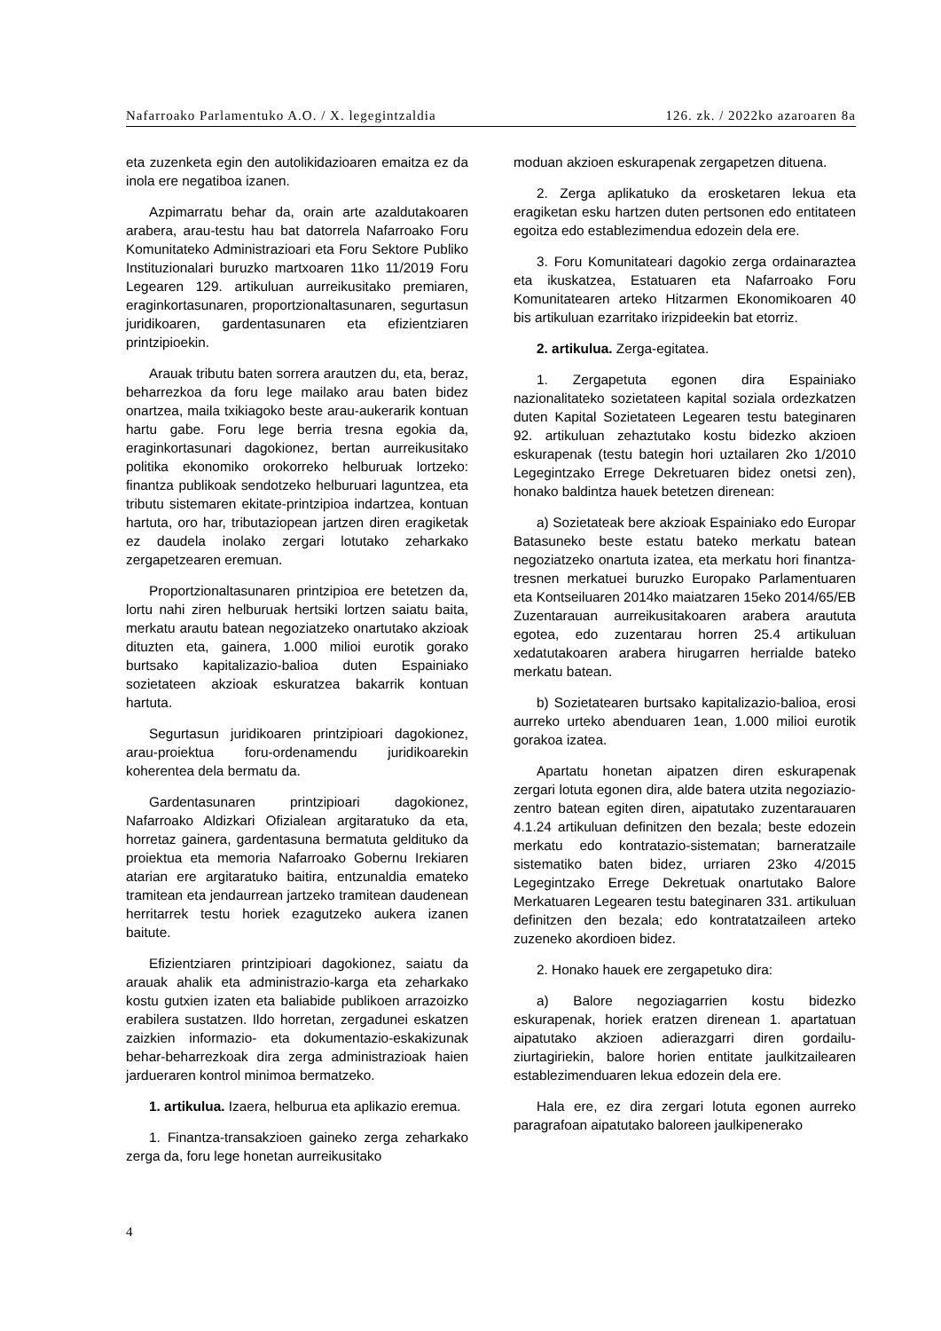Nafarroako Parlamentuko A.O. / X. legegintzaldia 126. zk. / 2022ko azaroaren 8a
eta zuzenketa egin den autolikidazioaren emaitza ez da inola ere negatiboa izanen.
Azpimarratu behar da, orain arte azaldutakoaren arabera, arau-testu hau bat datorrela Nafarroako Foru Komunitateko Administrazioari eta Foru Sektore Publiko Instituzionalari buruzko martxoaren 11ko 11/2019 Foru Legearen 129. artikuluan aurreikusitako premiaren, eraginkortasunaren, proportzionaltasunaren, segurtasun juridikoaren, gardentasunaren eta efizientziaren printzipioekin.
Arauak tributu baten sorrera arautzen du, eta, beraz, beharrezkoa da foru lege mailako arau baten bidez onartzea, maila txikiagoko beste arau-aukerarik kontuan hartu gabe. Foru lege berria tresna egokia da, eraginkortasunari dagokionez, bertan aurreikusitako politika ekonomiko orokorreko helburuak lortzeko: finantza publikoak sendotzeko helburuari laguntzea, eta tributu sistemaren ekitate-printzipioa indartzea, kontuan hartuta, oro har, tributaziopean jartzen diren eragiketak ez daudela inolako zergari lotutako zeharkako zergapetzearen eremuan.
Proportzionaltasunaren printzipioa ere betetzen da, lortu nahi ziren helburuak hertsiki lortzen saiatu baita, merkatu arautu batean negoziatzeko onartutako akzioak dituzten eta, gainera, 1.000 milioi eurotik gorako burtsako kapitalizazio-balioa duten Espainiako sozietateen akzioak eskuratzea bakarrik kontuan hartuta.
Segurtasun juridikoaren printzipioari dagokionez, arau-proiektua foru-ordenamendu juridikoarekin koherentea dela bermatu da.
Gardentasunaren printzipioari dagokionez, Nafarroako Aldizkari Ofizialean argitaratuko da eta, horretaz gainera, gardentasuna bermatuta geldituko da proiektua eta memoria Nafarroako Gobernu Irekiaren atarian ere argitaratuko baitira, entzunaldia emateko tramitean eta jendaurrean jartzeko tramitean daudenean herritarrek testu horiek ezagutzeko aukera izanen baitute.
Efizientziaren printzipioari dagokionez, saiatu da arauak ahalik eta administrazio-karga eta zeharkako kostu gutxien izaten eta baliabide publikoen arrazoizko erabilera sustatzen. Ildo horretan, zergadunei eskatzen zaizkien informazio- eta dokumentazio-eskakizunak behar-beharrezkoak dira zerga administrazioak haien jardueraren kontrol minimoa bermatzeko.
1. artikulua. Izaera, helburua eta aplikazio eremua.
1. Finantza-transakzioen gaineko zerga zeharkako zerga da, foru lege honetan aurreikusitako
moduan akzioen eskurapenak zergapetzen dituena.
2. Zerga aplikatuko da erosketaren lekua eta eragiketan esku hartzen duten pertsonen edo entitateen egoitza edo establezimendua edozein dela ere.
3. Foru Komunitateari dagokio zerga ordainaraztea eta ikuskatzea, Estatuaren eta Nafarroako Foru Komunitatearen arteko Hitzarmen Ekonomikoaren 40 bis artikuluan ezarritako irizpideekin bat etorriz.
2. artikulua. Zerga-egitatea.
1. Zergapetuta egonen dira Espainiako nazionalitateko sozietateen kapital soziala ordezkatzen duten Kapital Sozietateen Legearen testu bateginaren 92. artikuluan zehaztutako kostu bidezko akzioen eskurapenak (testu bategin hori uztailaren 2ko 1/2010 Legegintzako Errege Dekretuaren bidez onetsi zen), honako baldintza hauek betetzen direnean:
a) Sozietateak bere akzioak Espainiako edo Europar Batasuneko beste estatu bateko merkatu batean negoziatzeko onartuta izatea, eta merkatu hori finantza-tresnen merkatuei buruzko Europako Parlamentuaren eta Kontseiluaren 2014ko maiatzaren 15eko 2014/65/EB Zuzentarauan aurreikusitakoaren arabera araututa egotea, edo zuzentarau horren 25.4 artikuluan xedatutakoaren arabera hirugarren herrialde bateko merkatu batean.
b) Sozietatearen burtsako kapitalizazio-balioa, erosi aurreko urteko abenduaren 1ean, 1.000 milioi eurotik gorakoa izatea.
Apartatu honetan aipatzen diren eskurapenak zergari lotuta egonen dira, alde batera utzita negoziazio-zentro batean egiten diren, aipatutako zuzentarauaren 4.1.24 artikuluan definitzen den bezala; beste edozein merkatu edo kontratazio-sistematan; barneratzaile sistematiko baten bidez, urriaren 23ko 4/2015 Legegintzako Errege Dekretuak onartutako Balore Merkatuaren Legearen testu bateginaren 331. artikuluan definitzen den bezala; edo kontratatzaileen arteko zuzeneko akordioen bidez.
2. Honako hauek ere zergapetuko dira:
a) Balore negoziagarrien kostu bidezko eskurapenak, horiek eratzen direnean 1. apartatuan aipatutako akzioen adierazgarri diren gordailu-ziurtagiriekin, balore horien entitate jaulkitzailearen establezimenduaren lekua edozein dela ere.
Hala ere, ez dira zergari lotuta egonen aurreko paragrafoan aipatutako baloreen jaulkipenerako
4